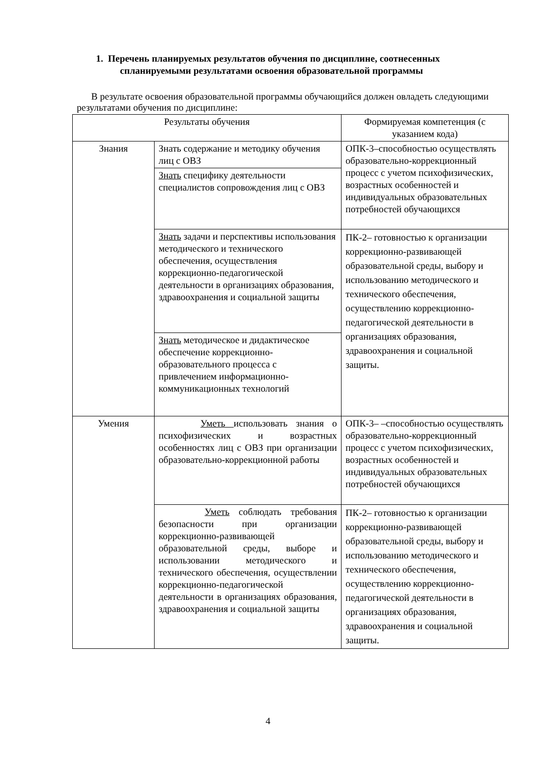1. Перечень планируемых результатов обучения по дисциплине, соотнесенных
спланируемыми результатами освоения образовательной программы
В результате освоения образовательной программы обучающийся должен овладеть следующими результатами обучения по дисциплине:
| Результаты обучения | | Формируемая компетенция (с указанием кода) |
| Знания | Знать содержание и методику обучения лиц с ОВЗ | ОПК-3–способностью осуществлять образовательно-коррекционный процесс с учетом психофизических, возрастных особенностей и индивидуальных образовательных потребностей обучающихся |
| | Знать специфику деятельности специалистов сопровождения лиц с ОВЗ | |
| | Знать задачи и перспективы использования методического и технического обеспечения, осуществления коррекционно-педагогической деятельности в организациях образования, здравоохранения и социальной защиты | ПК-2– готовностью к организации коррекционно-развивающей образовательной среды, выбору и использованию методического и технического обеспечения, осуществлению коррекционно-педагогической деятельности в организациях образования, здравоохранения и социальной защиты. |
| | Знать методическое и дидактическое обеспечение коррекционно-образовательного процесса с привлечением информационно-коммуникационных технологий | |
| Умения | Уметь использовать знания о психофизических и возрастных особенностях лиц с ОВЗ при организации образовательно-коррекционной работы | ОПК-3– –способностью осуществлять образовательно-коррекционный процесс с учетом психофизических, возрастных особенностей и индивидуальных образовательных потребностей обучающихся |
| | Уметь соблюдать требования безопасности при организации коррекционно-развивающей образовательной среды, выборе и использовании методического и технического обеспечения, осуществлении коррекционно-педагогической деятельности в организациях образования, здравоохранения и социальной защиты | ПК-2– готовностью к организации коррекционно-развивающей образовательной среды, выбору и использованию методического и технического обеспечения, осуществлению коррекционно-педагогической деятельности в организациях образования, здравоохранения и социальной защиты. |
4